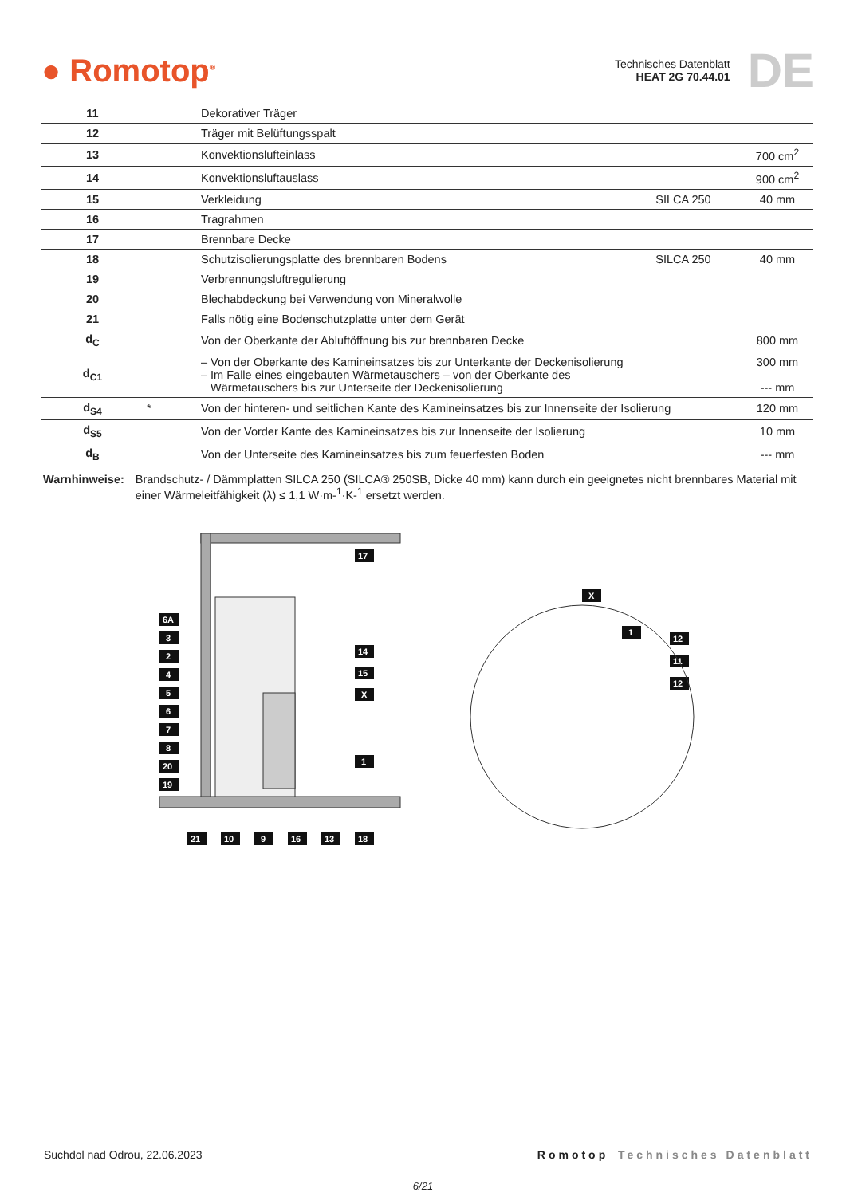● Romotop<sup>®</sup>
Technisches Datenblatt
HEAT 2G 70.44.01
DE
| 11 | | Dekorativer Träger | | |
| 12 | | Träger mit Belüftungsspalt | | |
| 13 | | Konvektionslufteinlass | | 700 cm<sup>2</sup> |
| 14 | | Konvektionsluftauslass | | 900 cm<sup>2</sup> |
| 15 | | Verkleidung | SILCA 250 | 40 mm |
| 16 | | Tragrahmen | | |
| 17 | | Brennbare Decke | | |
| 18 | | Schutzisolierungsplatte des brennbaren Bodens | SILCA 250 | 40 mm |
| 19 | | Verbrennungsluftregulierung | | |
| 20 | | Blechabdeckung bei Verwendung von Mineralwolle | | |
| 21 | | Falls nötig eine Bodenschutzplatte unter dem Gerät | | |
| d<sub>C</sub> | | Von der Oberkante der Abluftöffnung bis zur brennbaren Decke | | 800 mm |
| d<sub>C1</sub> | | – Von der Oberkante des Kamineinsatzes bis zur Unterkante der Deckenisolierung – Im Falle eines eingebauten Wärmetauschers – von der Oberkante des Wärmetauschers bis zur Unterseite der Deckenisolierung | | 300 mm --- mm |
| d<sub>S4</sub> | * | Von der hinteren- und seitlichen Kante des Kamineinsatzes bis zur Innenseite der Isolierung | | 120 mm |
| d<sub>S5</sub> | | Von der Vorder Kante des Kamineinsatzes bis zur Innenseite der Isolierung | | 10 mm |
| d<sub>B</sub> | | Von der Unterseite des Kamineinsatzes bis zum feuerfesten Boden | | --- mm |
Warnhinweise: Brandschutz- / Dämmplatten SILCA 250 (SILCA® 250SB, Dicke 40 mm) kann durch ein geeignetes nicht brennbares Material mit einer Wärmeleitfähigkeit (λ) ≤ 1,1 W·m-<sup>1</sup>·K-<sup>1</sup> ersetzt werden.
6A
3
2
4
5
6
7
8
20
19
17
14
15
X
1
21
10
9
16
13
18
X
1
12
11
12
Suchdol nad Odrou, 22.06.2023 Romotop Technisches Datenblatt
6/21